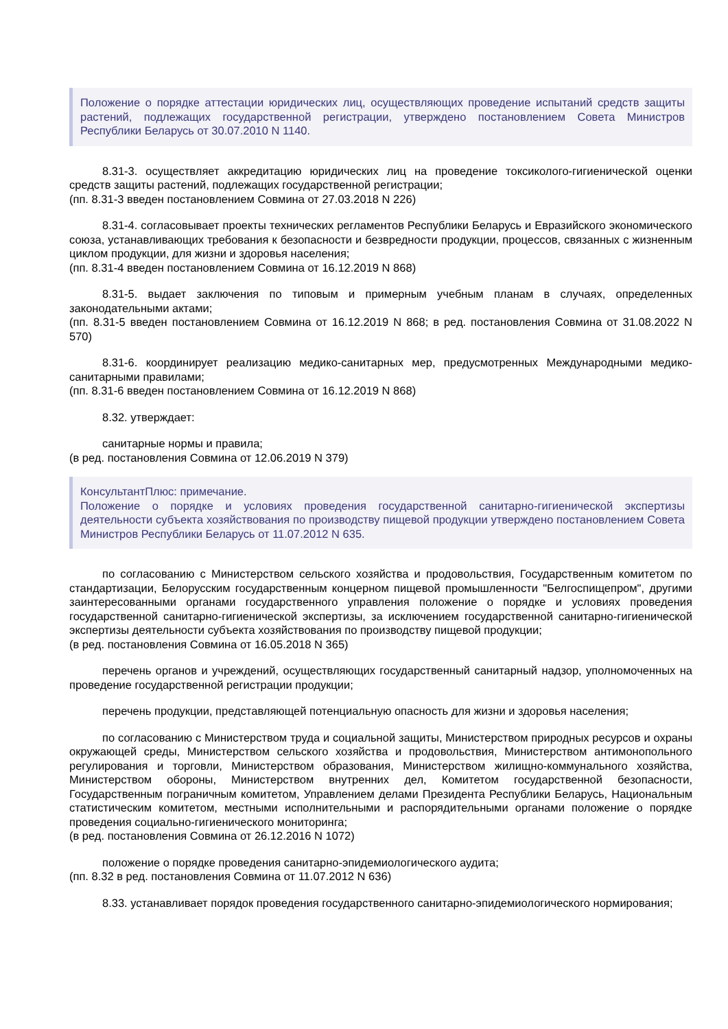Положение о порядке аттестации юридических лиц, осуществляющих проведение испытаний средств защиты растений, подлежащих государственной регистрации, утверждено постановлением Совета Министров Республики Беларусь от 30.07.2010 N 1140.
8.31-3. осуществляет аккредитацию юридических лиц на проведение токсиколого-гигиенической оценки средств защиты растений, подлежащих государственной регистрации;
(пп. 8.31-3 введен постановлением Совмина от 27.03.2018 N 226)
8.31-4. согласовывает проекты технических регламентов Республики Беларусь и Евразийского экономического союза, устанавливающих требования к безопасности и безвредности продукции, процессов, связанных с жизненным циклом продукции, для жизни и здоровья населения;
(пп. 8.31-4 введен постановлением Совмина от 16.12.2019 N 868)
8.31-5. выдает заключения по типовым и примерным учебным планам в случаях, определенных законодательными актами;
(пп. 8.31-5 введен постановлением Совмина от 16.12.2019 N 868; в ред. постановления Совмина от 31.08.2022 N 570)
8.31-6. координирует реализацию медико-санитарных мер, предусмотренных Международными медико-санитарными правилами;
(пп. 8.31-6 введен постановлением Совмина от 16.12.2019 N 868)
8.32. утверждает:
санитарные нормы и правила;
(в ред. постановления Совмина от 12.06.2019 N 379)
КонсультантПлюс: примечание.
Положение о порядке и условиях проведения государственной санитарно-гигиенической экспертизы деятельности субъекта хозяйствования по производству пищевой продукции утверждено постановлением Совета Министров Республики Беларусь от 11.07.2012 N 635.
по согласованию с Министерством сельского хозяйства и продовольствия, Государственным комитетом по стандартизации, Белорусским государственным концерном пищевой промышленности "Белгоспищепром", другими заинтересованными органами государственного управления положение о порядке и условиях проведения государственной санитарно-гигиенической экспертизы, за исключением государственной санитарно-гигиенической экспертизы деятельности субъекта хозяйствования по производству пищевой продукции;
(в ред. постановления Совмина от 16.05.2018 N 365)
перечень органов и учреждений, осуществляющих государственный санитарный надзор, уполномоченных на проведение государственной регистрации продукции;
перечень продукции, представляющей потенциальную опасность для жизни и здоровья населения;
по согласованию с Министерством труда и социальной защиты, Министерством природных ресурсов и охраны окружающей среды, Министерством сельского хозяйства и продовольствия, Министерством антимонопольного регулирования и торговли, Министерством образования, Министерством жилищно-коммунального хозяйства, Министерством обороны, Министерством внутренних дел, Комитетом государственной безопасности, Государственным пограничным комитетом, Управлением делами Президента Республики Беларусь, Национальным статистическим комитетом, местными исполнительными и распорядительными органами положение о порядке проведения социально-гигиенического мониторинга;
(в ред. постановления Совмина от 26.12.2016 N 1072)
положение о порядке проведения санитарно-эпидемиологического аудита;
(пп. 8.32 в ред. постановления Совмина от 11.07.2012 N 636)
8.33. устанавливает порядок проведения государственного санитарно-эпидемиологического нормирования;